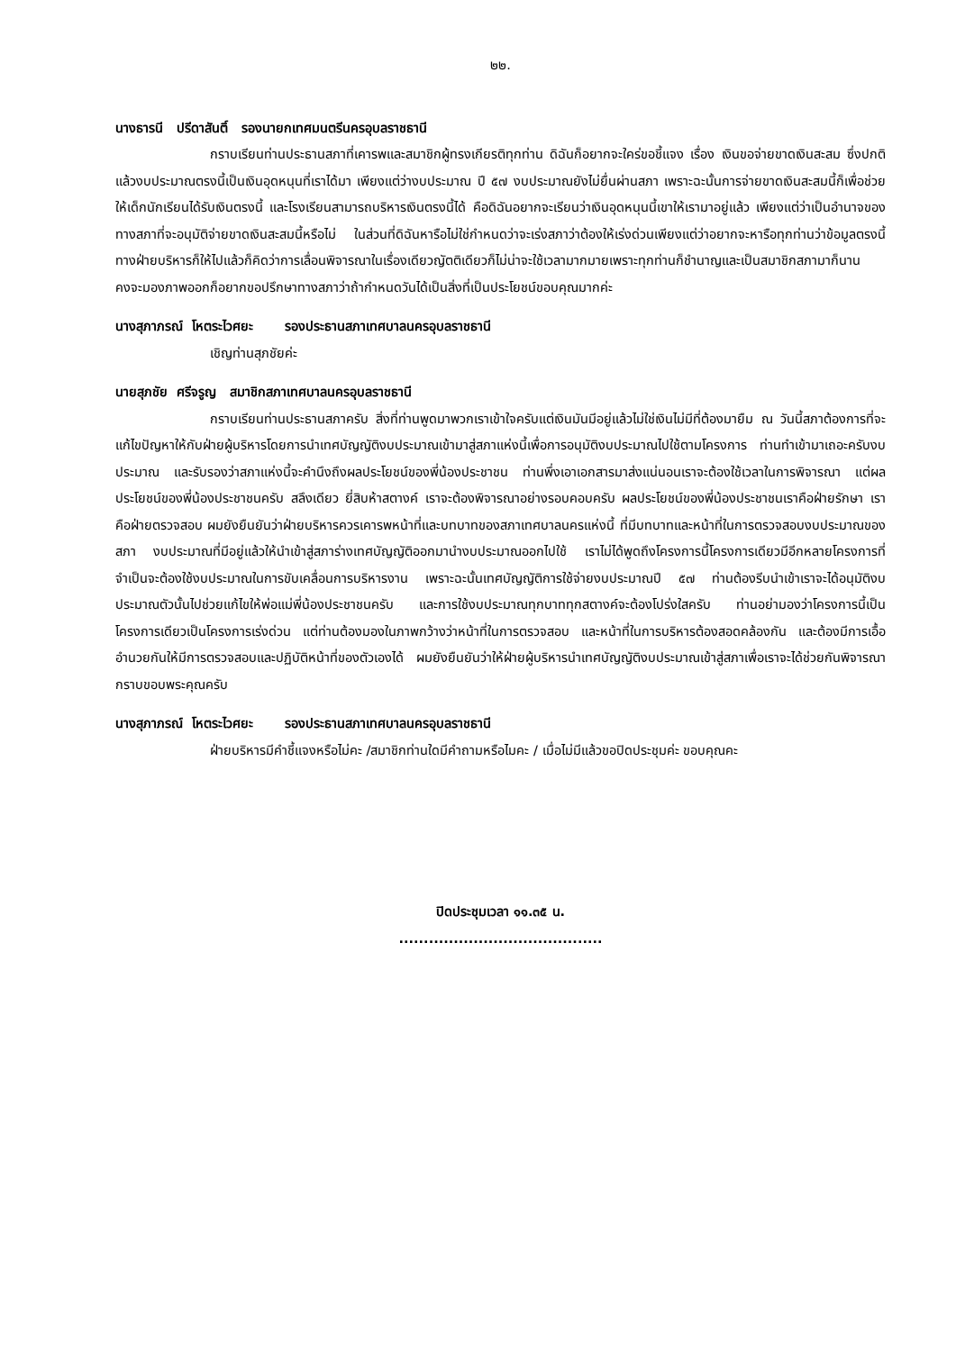๒๒.
นางธารนี ปรีดาสันติ์ รองนายกเทศมนตรีนครอุบลราชธานี
กราบเรียนท่านประธานสภาที่เคารพและสมาชิกผู้ทรงเกียรติทุกท่าน ดิฉันก็อยากจะใคร่ขอชี้แจง เรื่อง เงินขอจ่ายขาดเงินสะสม ซึ่งปกติแล้วงบประมาณตรงนี้เป็นเงินอุดหนุนที่เราได้มา เพียงแต่ว่างบประมาณ ปี ๕๗ งบประมาณยังไม่ยื่นผ่านสภา เพราะฉะนั้นการจ่ายขาดเงินสะสมนี้ก็เพื่อช่วยให้เด็กนักเรียนได้รับเงินตรงนี้ และโรงเรียนสามารถบริหารเงินตรงนี้ได้ คือดิฉันอยากจะเรียนว่าเงินอุดหนุนนี้เขาให้เรามาอยู่แล้ว เพียงแต่ว่าเป็นอำนาจของทางสภาที่จะอนุมัติจ่ายขาดเงินสะสมนี้หรือไม่ ในส่วนที่ดิฉันหารือไม่ใช่กำหนดว่าจะเร่งสภาว่าต้องให้เร่งด่วนเพียงแต่ว่าอยากจะหารือทุกท่านว่าข้อมูลตรงนี้ ทางฝ่ายบริหารก็ให้ไปแล้วก็คิดว่าการเลื่อนพิจารณาในเรื่องเดียวญัตติเดียวก็ไม่น่าจะใช้เวลามากมายเพราะทุกท่านก็ชำนาญและเป็นสมาชิกสภามาก็นานคงจะมองภาพออกก็อยากขอปรึกษาทางสภาว่าถ้ากำหนดวันได้เป็นสิ่งที่เป็นประโยชน์ขอบคุณมากค่ะ
นางสุภาภรณ์ โหตระไวศยะ รองประธานสภาเทศบาลนครอุบลราชธานี
เชิญท่านสุภชัยค่ะ
นายสุภชัย ศรีจรูญ สมาชิกสภาเทศบาลนครอุบลราชธานี
กราบเรียนท่านประธานสภาครับ สิ่งที่ท่านพูดมาพวกเราเข้าใจครับแต่เงินมันมีอยู่แล้วไม่ใช่เงินไม่มีที่ต้องมายืม ณ วันนี้สภาต้องการที่จะแก้ไขปัญหาให้กับฝ่ายผู้บริหารโดยการนำเทศบัญญัติงบประมาณเข้ามาสู่สภาแห่งนี้เพื่อการอนุมัติงบประมาณไปใช้ตามโครงการ ท่านทำเข้ามาเถอะครับงบประมาณ และรับรองว่าสภาแห่งนี้จะคำนึงถึงผลประโยชน์ของพี่น้องประชาชน ท่านพึ่งเอาเอกสารมาส่งแน่นอนเราจะต้องใช้เวลาในการพิจารณา แต่ผลประโยชน์ของพี่น้องประชาชนครับ สลึงเดียว ยี่สิบห้าสตางค์ เราจะต้องพิจารณาอย่างรอบคอบครับ ผลประโยชน์ของพี่น้องประชาชนเราคือฝ่ายรักษา เราคือฝ่ายตรวจสอบ ผมยังยืนยันว่าฝ่ายบริหารควรเคารพหน้าที่และบทบาทของสภาเทศบาลนครแห่งนี้ ที่มีบทบาทและหน้าที่ในการตรวจสอบงบประมาณของสภา งบประมาณที่มีอยู่แล้วให้นำเข้าสู่สภาร่างเทศบัญญัติออกมานำงบประมาณออกไปใช้ เราไม่ได้พูดถึงโครงการนี้โครงการเดียวมีอีกหลายโครงการที่จำเป็นจะต้องใช้งบประมาณในการขับเคลื่อนการบริหารงาน เพราะฉะนั้นเทศบัญญัติการใช้จ่ายงบประมาณปี ๕๗ ท่านต้องรีบนำเข้าเราจะได้อนุมัติงบประมาณตัวนั้นไปช่วยแก้ไขให้พ่อแม่พี่น้องประชาชนครับ และการใช้งบประมาณทุกบาททุกสตางค์จะต้องโปร่งใสครับ ท่านอย่ามองว่าโครงการนี้เป็นโครงการเดียวเป็นโครงการเร่งด่วน แต่ท่านต้องมองในภาพกว้างว่าหน้าที่ในการตรวจสอบ และหน้าที่ในการบริหารต้องสอดคล้องกัน และต้องมีการเอื้ออำนวยกันให้มีการตรวจสอบและปฏิบัติหน้าที่ของตัวเองได้ ผมยังยืนยันว่าให้ฝ่ายผู้บริหารนำเทศบัญญัติงบประมาณเข้าสู่สภาเพื่อเราจะได้ช่วยกันพิจารณา กราบขอบพระคุณครับ
นางสุภาภรณ์ โหตระไวศยะ รองประธานสภาเทศบาลนครอุบลราชธานี
ฝ่ายบริหารมีคำชี้แจงหรือไม่คะ /สมาชิกท่านใดมีคำถามหรือไมคะ / เมื่อไม่มีแล้วขอปิดประชุมค่ะ ขอบคุณคะ
ปิดประชุมเวลา ๑๑.๓๕ น.
.........................................